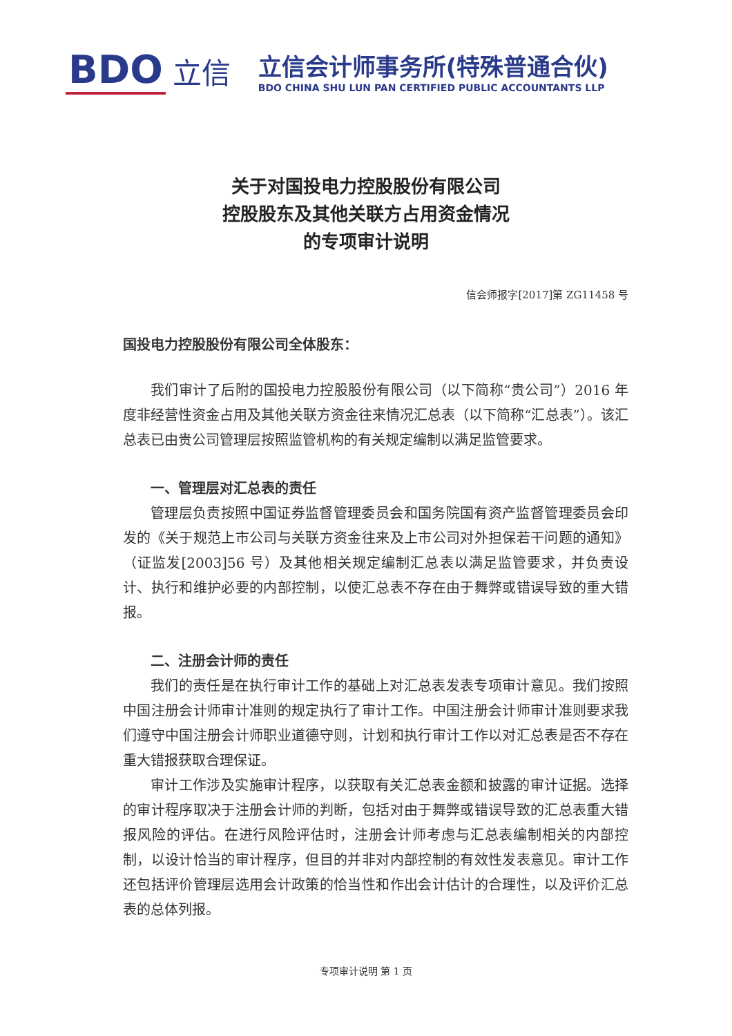BDO 立信
立信会计师事务所(特殊普通合伙)
BDO CHINA SHU LUN PAN CERTIFIED PUBLIC ACCOUNTANTS LLP
关于对国投电力控股股份有限公司
控股股东及其他关联方占用资金情况
的专项审计说明
信会师报字[2017]第 ZG11458 号
国投电力控股股份有限公司全体股东：
我们审计了后附的国投电力控股股份有限公司（以下简称“贵公司”）2016 年度非经营性资金占用及其他关联方资金往来情况汇总表（以下简称“汇总表”）。该汇总表已由贵公司管理层按照监管机构的有关规定编制以满足监管要求。
一、管理层对汇总表的责任
管理层负责按照中国证券监督管理委员会和国务院国有资产监督管理委员会印发的《关于规范上市公司与关联方资金往来及上市公司对外担保若干问题的通知》（证监发[2003]56 号）及其他相关规定编制汇总表以满足监管要求，并负责设计、执行和维护必要的内部控制，以使汇总表不存在由于舞弊或错误导致的重大错报。
二、注册会计师的责任
我们的责任是在执行审计工作的基础上对汇总表发表专项审计意见。我们按照中国注册会计师审计准则的规定执行了审计工作。中国注册会计师审计准则要求我们遵守中国注册会计师职业道德守则，计划和执行审计工作以对汇总表是否不存在重大错报获取合理保证。
审计工作涉及实施审计程序，以获取有关汇总表金额和披露的审计证据。选择的审计程序取决于注册会计师的判断，包括对由于舞弊或错误导致的汇总表重大错报风险的评估。在进行风险评估时，注册会计师考虑与汇总表编制相关的内部控制，以设计恰当的审计程序，但目的并非对内部控制的有效性发表意见。审计工作还包括评价管理层选用会计政策的恰当性和作出会计估计的合理性，以及评价汇总表的总体列报。
专项审计说明 第 1 页